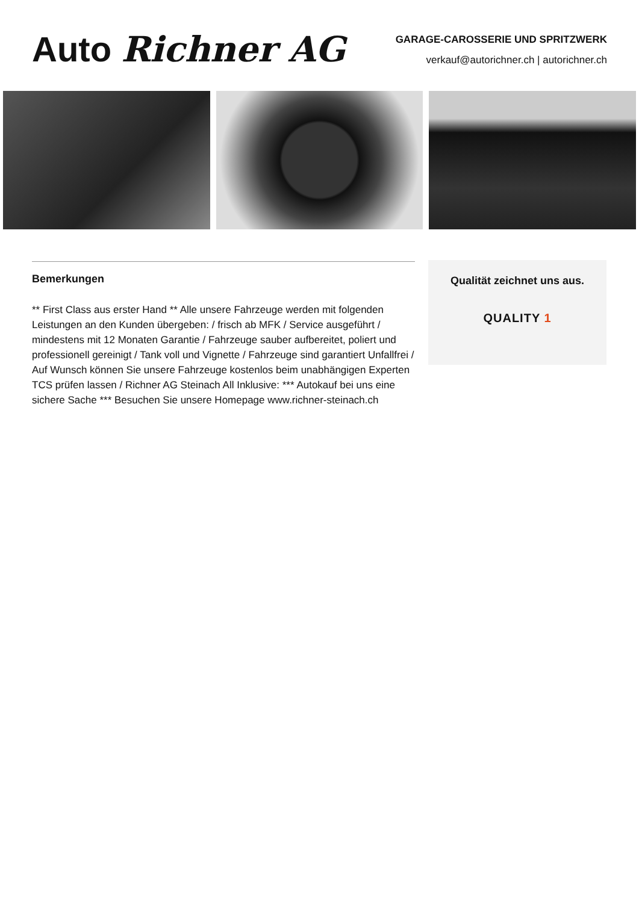Auto Richner AG
GARAGE-CAROSSERIE UND SPRITZWERK
verkauf@autorichner.ch | autorichner.ch
Bemerkungen
** First Class aus erster Hand ** Alle unsere Fahrzeuge werden mit folgenden Leistungen an den Kunden übergeben: / frisch ab MFK / Service ausgeführt / mindestens mit 12 Monaten Garantie / Fahrzeuge sauber aufbereitet, poliert und professionell gereinigt / Tank voll und Vignette / Fahrzeuge sind garantiert Unfallfrei / Auf Wunsch können Sie unsere Fahrzeuge kostenlos beim unabhängigen Experten TCS prüfen lassen / Richner AG Steinach All Inklusive: *** Autokauf bei uns eine sichere Sache *** Besuchen Sie unsere Homepage www.richner-steinach.ch
Qualität zeichnet uns aus.
QUALITY 1